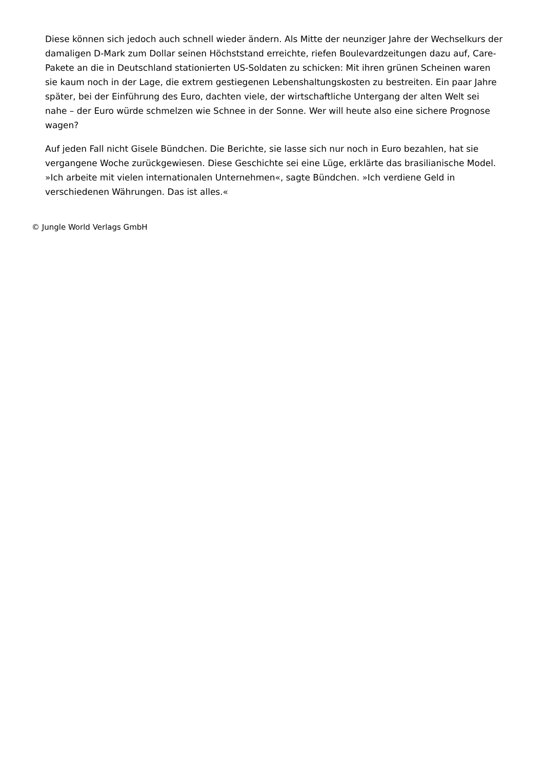Diese können sich jedoch auch schnell wieder ändern. Als Mitte der neunziger Jahre der Wechselkurs der damaligen D-Mark zum Dollar seinen Höchststand erreichte, riefen Boulevardzeitungen dazu auf, Care-Pakete an die in Deutschland stationierten US-Soldaten zu schicken: Mit ihren grünen Scheinen waren sie kaum noch in der Lage, die extrem gestiegenen Lebenshaltungskosten zu bestreiten. Ein paar Jahre später, bei der Einführung des Euro, dachten viele, der wirtschaftliche Untergang der alten Welt sei nahe – der Euro würde schmelzen wie Schnee in der Sonne. Wer will heute also eine sichere Prognose wagen?
Auf jeden Fall nicht Gisele Bündchen. Die Berichte, sie lasse sich nur noch in Euro bezahlen, hat sie vergangene Woche zurückgewiesen. Diese Geschichte sei eine Lüge, erklärte das brasilianische Model. »Ich arbeite mit vielen internationalen Unternehmen«, sagte Bündchen. »Ich verdiene Geld in verschiedenen Währungen. Das ist alles.«
© Jungle World Verlags GmbH